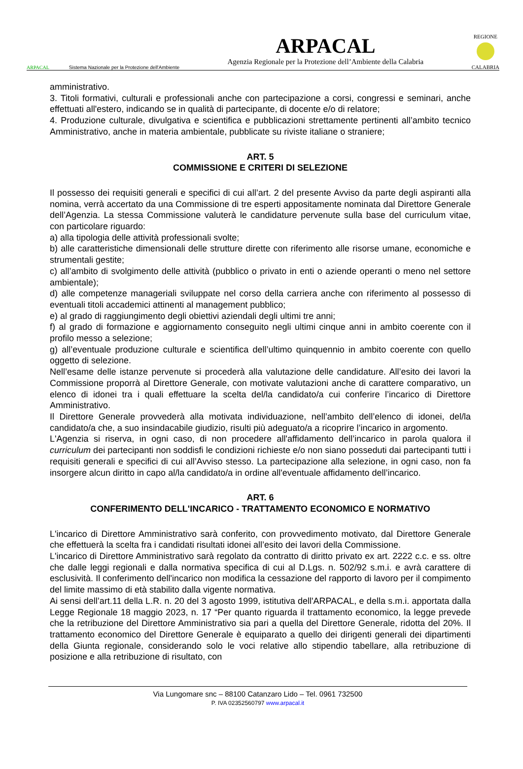ARPACAL Sistema Nazionale per la Protezione dell'Ambiente
ARPACAL
Agenzia Regionale per la Protezione dell’Ambiente della Calabria
REGIONE
CALABRIA
amministrativo.
3. Titoli formativi, culturali e professionali anche con partecipazione a corsi, congressi e seminari, anche effettuati all'estero, indicando se in qualità di partecipante, di docente e/o di relatore;
4. Produzione culturale, divulgativa e scientifica e pubblicazioni strettamente pertinenti all’ambito tecnico Amministrativo, anche in materia ambientale, pubblicate su riviste italiane o straniere;
ART. 5
COMMISSIONE E CRITERI DI SELEZIONE
Il possesso dei requisiti generali e specifici di cui all’art. 2 del presente Avviso da parte degli aspiranti alla nomina, verrà accertato da una Commissione di tre esperti appositamente nominata dal Direttore Generale dell’Agenzia. La stessa Commissione valuterà le candidature pervenute sulla base del curriculum vitae, con particolare riguardo:
a) alla tipologia delle attività professionali svolte;
b) alle caratteristiche dimensionali delle strutture dirette con riferimento alle risorse umane, economiche e strumentali gestite;
c) all’ambito di svolgimento delle attività (pubblico o privato in enti o aziende operanti o meno nel settore ambientale);
d) alle competenze manageriali sviluppate nel corso della carriera anche con riferimento al possesso di eventuali titoli accademici attinenti al management pubblico;
e) al grado di raggiungimento degli obiettivi aziendali degli ultimi tre anni;
f) al grado di formazione e aggiornamento conseguito negli ultimi cinque anni in ambito coerente con il profilo messo a selezione;
g) all’eventuale produzione culturale e scientifica dell’ultimo quinquennio in ambito coerente con quello oggetto di selezione.
Nell’esame delle istanze pervenute si procederà alla valutazione delle candidature. All’esito dei lavori la Commissione proporrà al Direttore Generale, con motivate valutazioni anche di carattere comparativo, un elenco di idonei tra i quali effettuare la scelta del/la candidato/a cui conferire l’incarico di Direttore Amministrativo.
Il Direttore Generale provvederà alla motivata individuazione, nell’ambito dell’elenco di idonei, del/la candidato/a che, a suo insindacabile giudizio, risulti più adeguato/a a ricoprire l’incarico in argomento.
L'Agenzia si riserva, in ogni caso, di non procedere all'affidamento dell’incarico in parola qualora il curriculum dei partecipanti non soddisfi le condizioni richieste e/o non siano posseduti dai partecipanti tutti i requisiti generali e specifici di cui all’Avviso stesso. La partecipazione alla selezione, in ogni caso, non fa insorgere alcun diritto in capo al/la candidato/a in ordine all'eventuale affidamento dell’incarico.
ART. 6
CONFERIMENTO DELL'INCARICO - TRATTAMENTO ECONOMICO E NORMATIVO
L'incarico di Direttore Amministrativo sarà conferito, con provvedimento motivato, dal Direttore Generale che effettuerà la scelta fra i candidati risultati idonei all’esito dei lavori della Commissione.
L'incarico di Direttore Amministrativo sarà regolato da contratto di diritto privato ex art. 2222 c.c. e ss. oltre che dalle leggi regionali e dalla normativa specifica di cui al D.Lgs. n. 502/92 s.m.i. e avrà carattere di esclusività. Il conferimento dell'incarico non modifica la cessazione del rapporto di lavoro per il compimento del limite massimo di età stabilito dalla vigente normativa.
Ai sensi dell’art.11 della L.R. n. 20 del 3 agosto 1999, istitutiva dell'ARPACAL, e della s.m.i. apportata dalla Legge Regionale 18 maggio 2023, n. 17 “Per quanto riguarda il trattamento economico, la legge prevede che la retribuzione del Direttore Amministrativo sia pari a quella del Direttore Generale, ridotta del 20%. Il trattamento economico del Direttore Generale è equiparato a quello dei dirigenti generali dei dipartimenti della Giunta regionale, considerando solo le voci relative allo stipendio tabellare, alla retribuzione di posizione e alla retribuzione di risultato, con
Via Lungomare snc – 88100 Catanzaro Lido – Tel. 0961 732500
P. IVA 02352560797 www.arpacal.it